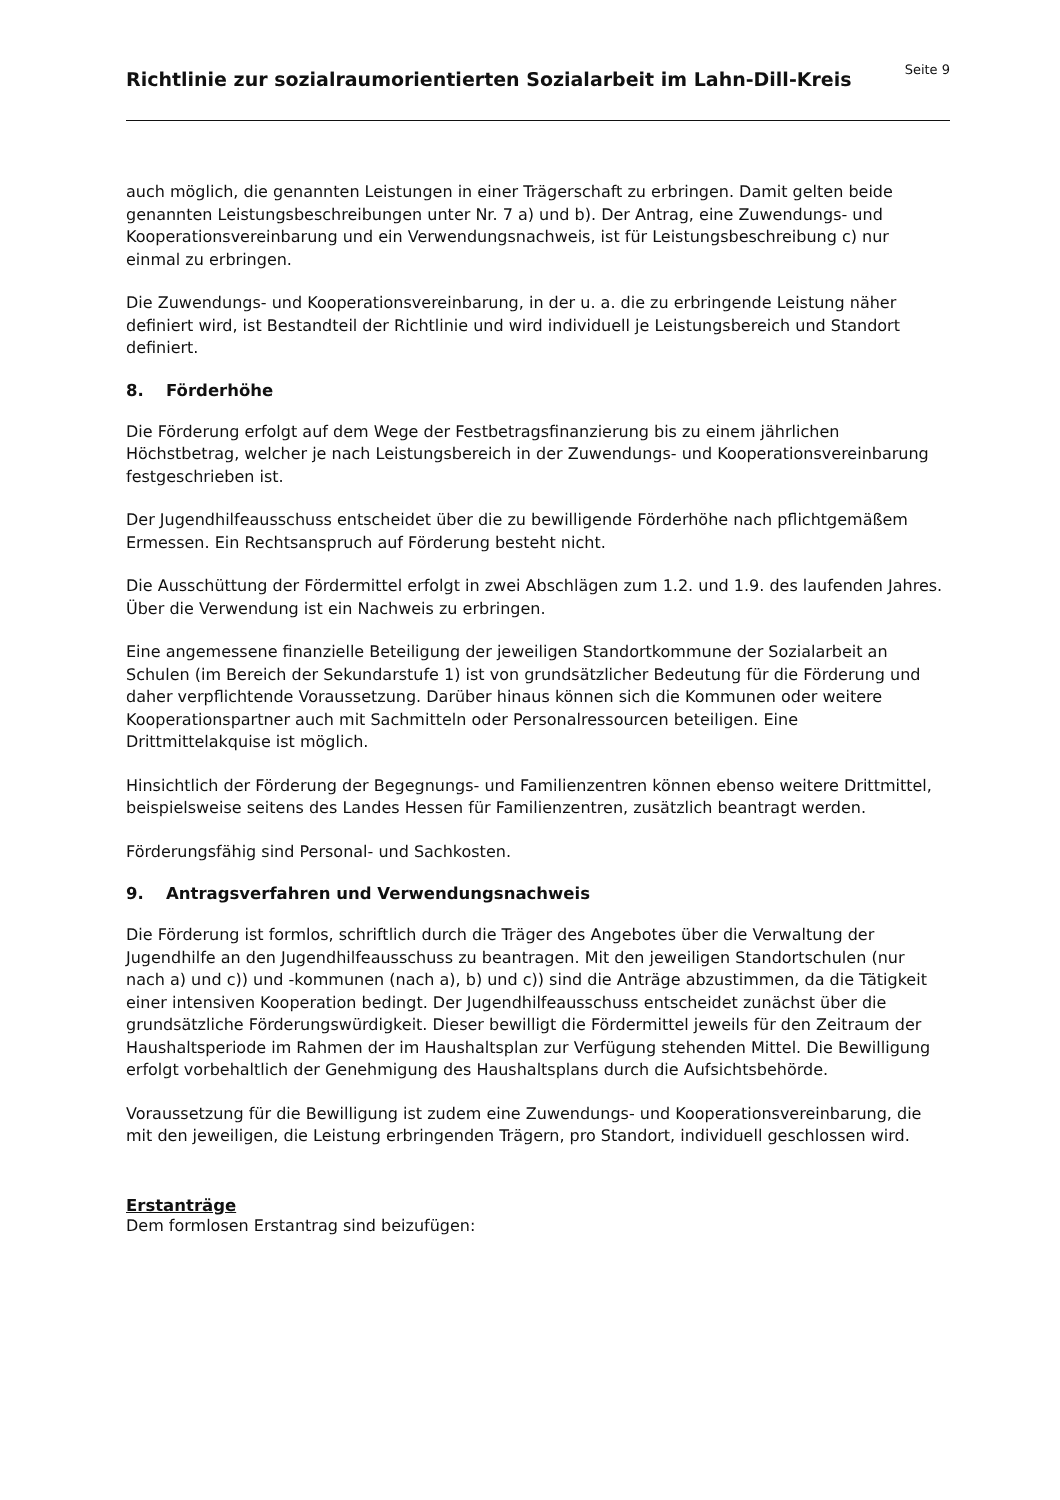Richtlinie zur sozialraumorientierten Sozialarbeit im Lahn-Dill-Kreis
Seite 9
auch möglich, die genannten Leistungen in einer Trägerschaft zu erbringen. Damit gelten beide genannten Leistungsbeschreibungen unter Nr. 7 a) und b). Der Antrag, eine Zuwendungs- und Kooperationsvereinbarung und ein Verwendungsnachweis, ist für Leistungsbeschreibung c) nur einmal zu erbringen.
Die Zuwendungs- und Kooperationsvereinbarung, in der u. a. die zu erbringende Leistung näher definiert wird, ist Bestandteil der Richtlinie und wird individuell je Leistungsbereich und Standort definiert.
8. Förderhöhe
Die Förderung erfolgt auf dem Wege der Festbetragsfinanzierung bis zu einem jährlichen Höchstbetrag, welcher je nach Leistungsbereich in der Zuwendungs- und Kooperationsvereinbarung festgeschrieben ist.
Der Jugendhilfeausschuss entscheidet über die zu bewilligende Förderhöhe nach pflichtgemäßem Ermessen. Ein Rechtsanspruch auf Förderung besteht nicht.
Die Ausschüttung der Fördermittel erfolgt in zwei Abschlägen zum 1.2. und 1.9. des laufenden Jahres. Über die Verwendung ist ein Nachweis zu erbringen.
Eine angemessene finanzielle Beteiligung der jeweiligen Standortkommune der Sozialarbeit an Schulen (im Bereich der Sekundarstufe 1) ist von grundsätzlicher Bedeutung für die Förderung und daher verpflichtende Voraussetzung. Darüber hinaus können sich die Kommunen oder weitere Kooperationspartner auch mit Sachmitteln oder Personalressourcen beteiligen. Eine Drittmittelakquise ist möglich.
Hinsichtlich der Förderung der Begegnungs- und Familienzentren können ebenso weitere Drittmittel, beispielsweise seitens des Landes Hessen für Familienzentren, zusätzlich beantragt werden.
Förderungsfähig sind Personal- und Sachkosten.
9. Antragsverfahren und Verwendungsnachweis
Die Förderung ist formlos, schriftlich durch die Träger des Angebotes über die Verwaltung der Jugendhilfe an den Jugendhilfeausschuss zu beantragen. Mit den jeweiligen Standortschulen (nur nach a) und c)) und -kommunen (nach a), b) und c)) sind die Anträge abzustimmen, da die Tätigkeit einer intensiven Kooperation bedingt. Der Jugendhilfeausschuss entscheidet zunächst über die grundsätzliche Förderungswürdigkeit. Dieser bewilligt die Fördermittel jeweils für den Zeitraum der Haushaltsperiode im Rahmen der im Haushaltsplan zur Verfügung stehenden Mittel. Die Bewilligung erfolgt vorbehaltlich der Genehmigung des Haushaltsplans durch die Aufsichtsbehörde.
Voraussetzung für die Bewilligung ist zudem eine Zuwendungs- und Kooperationsvereinbarung, die mit den jeweiligen, die Leistung erbringenden Trägern, pro Standort, individuell geschlossen wird.
Erstanträge
Dem formlosen Erstantrag sind beizufügen: